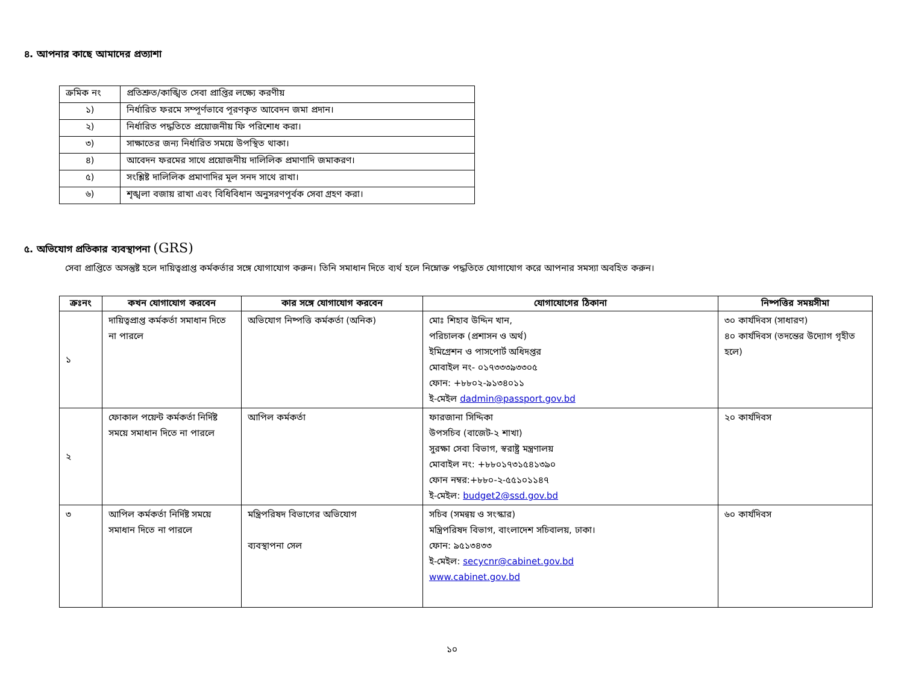৪. আপনার কাছে আমাদের প্রত্যাশা
| ক্রমিক নং | প্রতিশ্রুত/কাঙ্খিত সেবা প্রাপ্তির লক্ষ্যে করণীয় |
| ১) | নির্ধারিত ফরমে সম্পূর্ণভাবে পূরণকৃত আবেদন জমা প্রদান। |
| ২) | নির্ধারিত পদ্ধতিতে প্রয়োজনীয় ফি পরিশোধ করা। |
| ৩) | সাক্ষাতের জন্য নির্ধারিত সময়ে উপস্থিত থাকা। |
| ৪) | আবেদন ফরমের সাথে প্রয়োজনীয় দালিলিক প্রমাণাদি জমাকরণ। |
| ৫) | সংশ্লিষ্ট দালিলিক প্রমাণাদির মূল সনদ সাথে রাখা। |
| ৬) | শৃঙ্খলা বজায় রাখা এবং বিধিবিধান অনুসরণপূর্বক সেবা গ্রহণ করা। |
৫. অভিযোগ প্রতিকার ব্যবস্থাপনা (GRS)
সেবা প্রাপ্তিতে অসন্তুষ্ট হলে দায়িত্বপ্রাপ্ত কর্মকর্তার সঙ্গে যোগাযোগ করুন। তিনি সমাধান দিতে ব্যর্থ হলে নিম্নোক্ত পদ্ধতিতে যোগাযোগ করে আপনার সমস্যা অবহিত করুন।
| ক্রঃনং | কখন যোগাযোগ করবেন | কার সঙ্গে যোগাযোগ করবেন | যোগাযোগের ঠিকানা | নিষ্পত্তির সময়সীমা |
| --- | --- | --- | --- | --- |
| ১ | দায়িত্বপ্রাপ্ত কর্মকর্তা সমাধান দিতে না পারলে | অভিযোগ নিষ্পত্তি কর্মকর্তা (অনিক) | মোঃ শিহাব উদ্দিন খান, পরিচালক (প্রশাসন ও অর্থ) ইমিগ্রেশন ও পাসপোর্ট অধিদপ্তর মোবাইল নং- ০১৭৩৩৩৯৩৩০৫ ফোন: +৮৮০২-৯১৩৪০১১ ই-মেইল dadmin@passport.gov.bd | ৩০ কার্যদিবস (সাধারণ) ৪০ কার্যদিবস (তদন্তের উদ্যোগ গৃহীত হলে) |
| ২ | ফোকাল পয়েন্ট কর্মকর্তা নির্দিষ্ট সময়ে সমাধান দিতে না পারলে | আপিল কর্মকর্তা | ফারজানা সিদ্দিকা উপসচিব (বাজেট-২ শাখা) সুরক্ষা সেবা বিভাগ, স্বরাষ্ট্র মন্ত্রণালয় মোবাইল নং: +৮৮০১৭৩১৫৪১৩৯০ ফোন নম্বর:+৮৮০-২-৫৫১০১১৪৭ ই-মেইল: budget2@ssd.gov.bd | ২০ কার্যদিবস |
| ৩ | আপিল কর্মকর্তা নির্দিষ্ট সময়ে সমাধান দিতে না পারলে | মন্ত্রিপরিষদ বিভাগের অভিযোগ ব্যবস্থাপনা সেল | সচিব (সমন্বয় ও সংস্কার) মন্ত্রিপরিষদ বিভাগ, বাংলাদেশ সচিবালয়, ঢাকা। ফোন: ৯৫১৩৪৩৩ ই-মেইল: secycnr@cabinet.gov.bd www.cabinet.gov.bd | ৬০ কার্যদিবস |
১০